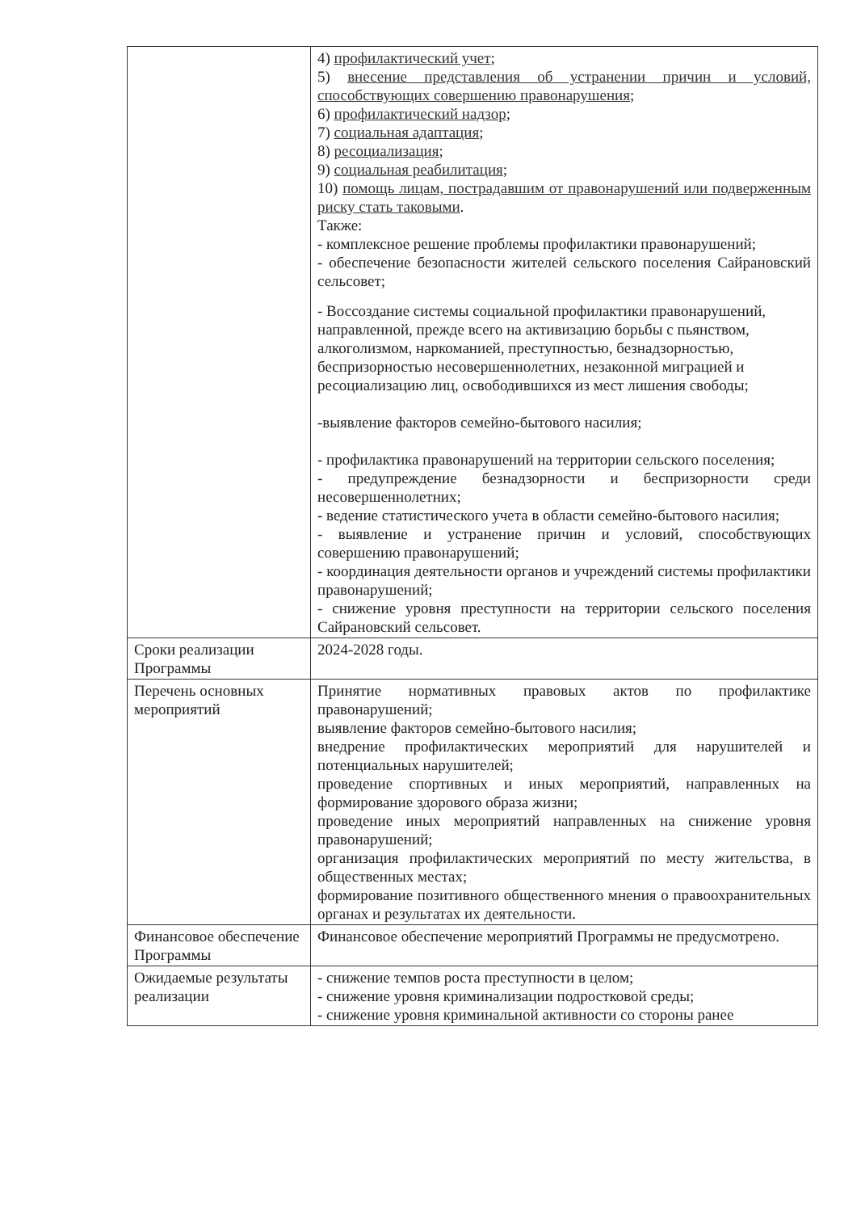| | 4) профилактический учет ; 5) внесение представления об устранении причин и условий, способствующих совершению правонарушения ; 6) профилактический надзор ; 7) социальная адаптация ; 8) ресоциализация ; 9) социальная реабилитация ; 10) помощь лицам, пострадавшим от правонарушений или подверженным риску стать таковыми . Также: - комплексное решение проблемы профилактики правонарушений; - обеспечение безопасности жителей сельского поселения Сайрановский сельсовет; - Воссоздание системы социальной профилактики правонарушений, направленной, прежде всего на активизацию борьбы с пьянством, алкоголизмом, наркоманией, преступностью, безнадзорностью, беспризорностью несовершеннолетних, незаконной миграцией и ресоциализацию лиц, освободившихся из мест лишения свободы; -выявление факторов семейно-бытового насилия; - профилактика правонарушений на территории сельского поселения; - предупреждение безнадзорности и беспризорности среди несовершеннолетних; - ведение статистического учета в области семейно-бытового насилия; - выявление и устранение причин и условий, способствующих совершению правонарушений; - координация деятельности органов и учреждений системы профилактики правонарушений; - снижение уровня преступности на территории сельского поселения Сайрановский сельсовет. |
| Сроки реализации Программы | 2024-2028 годы. |
| Перечень основных мероприятий | Принятие нормативных правовых актов по профилактике правонарушений; выявление факторов семейно-бытового насилия; внедрение профилактических мероприятий для нарушителей и потенциальных нарушителей; проведение спортивных и иных мероприятий, направленных на формирование здорового образа жизни; проведение иных мероприятий направленных на снижение уровня правонарушений; организация профилактических мероприятий по месту жительства, в общественных местах; формирование позитивного общественного мнения о правоохранительных органах и результатах их деятельности. |
| Финансовое обеспечение Программы | Финансовое обеспечение мероприятий Программы не предусмотрено. |
| Ожидаемые результаты реализации | - снижение темпов роста преступности в целом; - снижение уровня криминализации подростковой среды; - снижение уровня криминальной активности со стороны ранее |